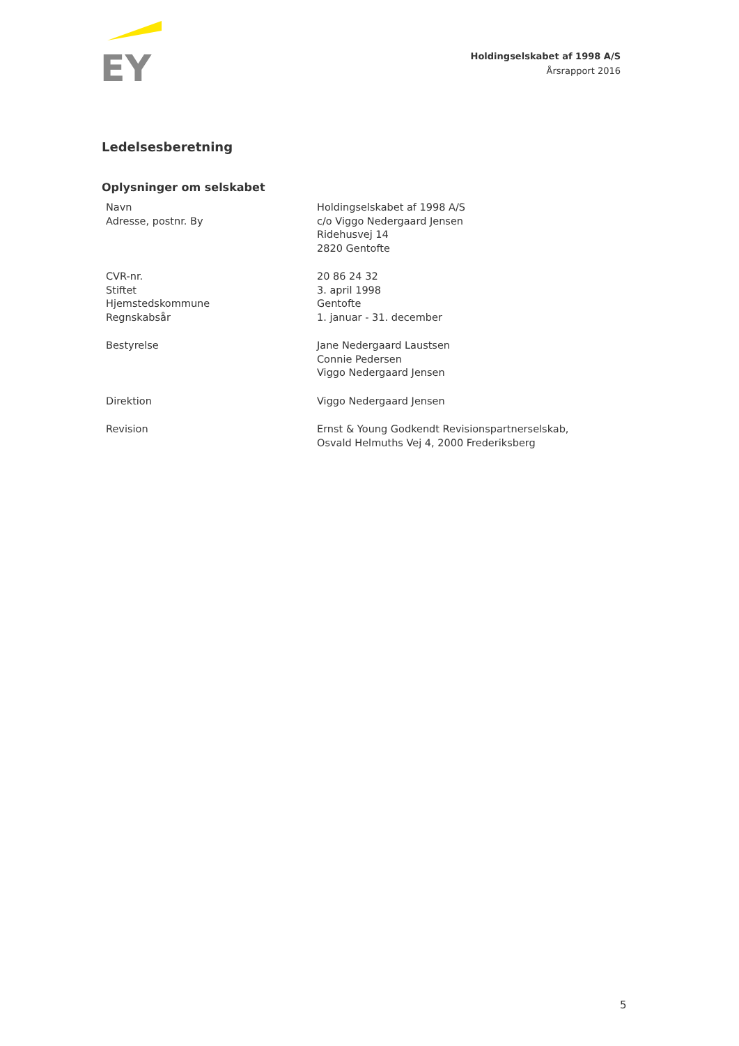EY
Holdingselskabet af 1998 A/S
Årsrapport 2016
Ledelsesberetning
Oplysninger om selskabet
| Navn Adresse, postnr. By | Holdingselskabet af 1998 A/S c/o Viggo Nedergaard Jensen Ridehusvej 14 2820 Gentofte |
| CVR-nr. Stiftet Hjemstedskommune Regnskabsår | 20 86 24 32 3. april 1998 Gentofte 1. januar - 31. december |
| Bestyrelse | Jane Nedergaard Laustsen Connie Pedersen Viggo Nedergaard Jensen |
| Direktion | Viggo Nedergaard Jensen |
| Revision | Ernst & Young Godkendt Revisionspartnerselskab, Osvald Helmuths Vej 4, 2000 Frederiksberg |
5